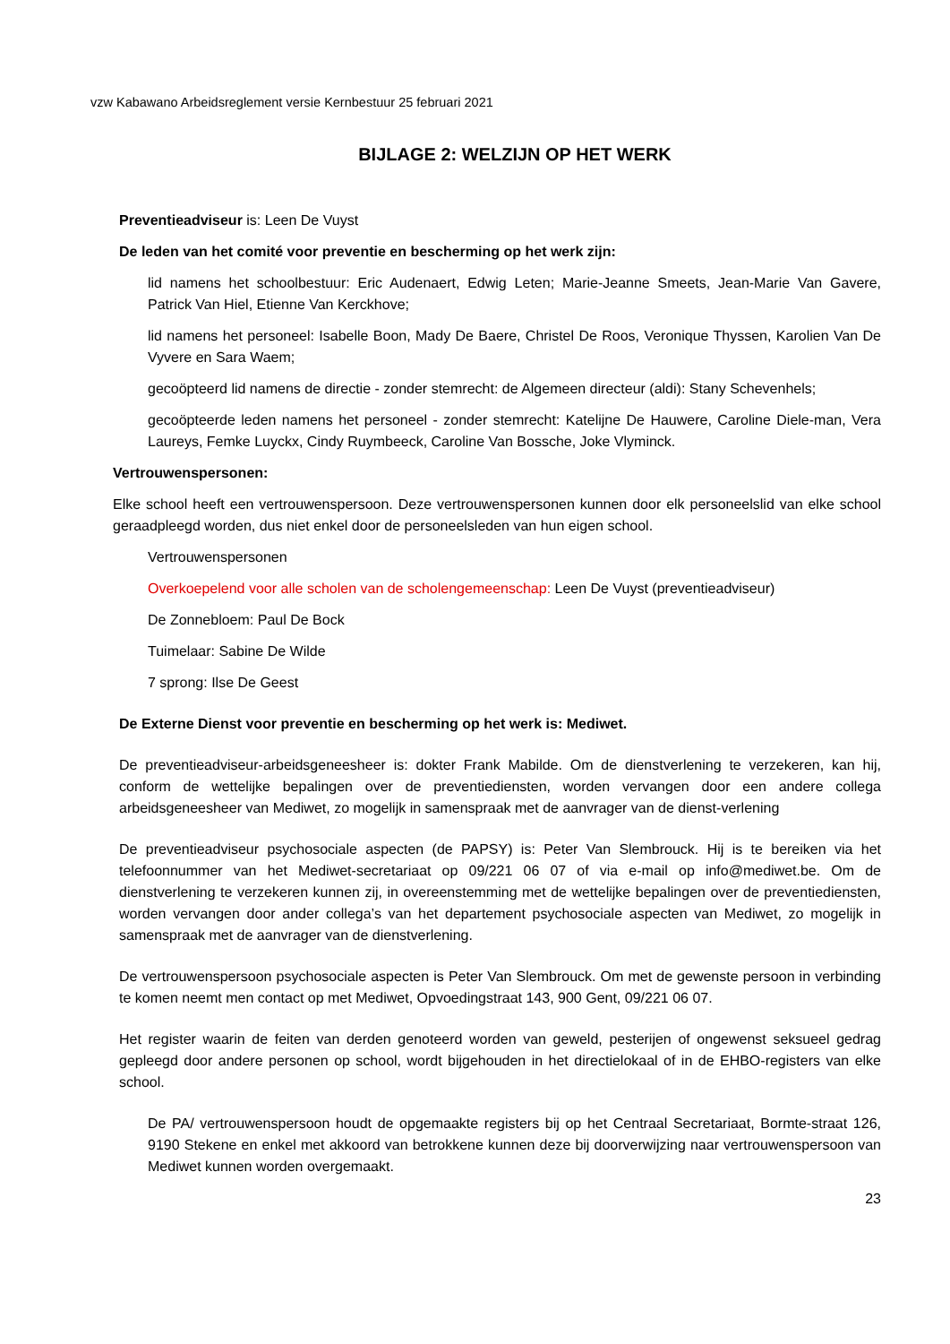vzw Kabawano Arbeidsreglement versie Kernbestuur 25 februari 2021
BIJLAGE 2: WELZIJN OP HET WERK
Preventieadviseur is: Leen De Vuyst
De leden van het comité voor preventie en bescherming op het werk zijn:
lid namens het schoolbestuur: Eric Audenaert, Edwig Leten; Marie-Jeanne Smeets, Jean-Marie Van Gavere, Patrick Van Hiel, Etienne Van Kerckhove;
lid namens het personeel: Isabelle Boon, Mady De Baere, Christel De Roos, Veronique Thyssen, Karolien Van De Vyvere en Sara Waem;
gecoöpteerd lid namens de directie - zonder stemrecht: de Algemeen directeur (aldi): Stany Schevenhels;
gecoöpteerde leden namens het personeel - zonder stemrecht: Katelijne De Hauwere, Caroline Diele-man, Vera Laureys, Femke Luyckx, Cindy Ruymbeeck, Caroline Van Bossche, Joke Vlyminck.
Vertrouwenspersonen:
Elke school heeft een vertrouwenspersoon. Deze vertrouwenspersonen kunnen door elk personeelslid van elke school geraadpleegd worden, dus niet enkel door de personeelsleden van hun eigen school.
Vertrouwenspersonen
Overkoepelend voor alle scholen van de scholengemeenschap: Leen De Vuyst (preventieadviseur)
De Zonnebloem: Paul De Bock
Tuimelaar: Sabine De Wilde
7 sprong: Ilse De Geest
De Externe Dienst voor preventie en bescherming op het werk is: Mediwet.
De preventieadviseur-arbeidsgeneesheer is: dokter Frank Mabilde. Om de dienstverlening te verzekeren, kan hij, conform de wettelijke bepalingen over de preventiediensten, worden vervangen door een andere collega arbeidsgeneesheer van Mediwet, zo mogelijk in samenspraak met de aanvrager van de dienst-verlening
De preventieadviseur psychosociale aspecten (de PAPSY) is: Peter Van Slembrouck. Hij is te bereiken via het telefoonnummer van het Mediwet-secretariaat op 09/221 06 07 of via e-mail op info@mediwet.be. Om de dienstverlening te verzekeren kunnen zij, in overeenstemming met de wettelijke bepalingen over de preventiediensten, worden vervangen door ander collega’s van het departement psychosociale aspecten van Mediwet, zo mogelijk in samenspraak met de aanvrager van de dienstverlening.
De vertrouwenspersoon psychosociale aspecten is Peter Van Slembrouck. Om met de gewenste persoon in verbinding te komen neemt men contact op met Mediwet, Opvoedingstraat 143, 900 Gent, 09/221 06 07.
Het register waarin de feiten van derden genoteerd worden van geweld, pesterijen of ongewenst seksueel gedrag gepleegd door andere personen op school, wordt bijgehouden in het directielokaal of in de EHBO-registers van elke school.
De PA/ vertrouwenspersoon houdt de opgemaakte registers bij op het Centraal Secretariaat, Bormte-straat 126, 9190 Stekene en enkel met akkoord van betrokkene kunnen deze bij doorverwijzing naar vertrouwenspersoon van Mediwet kunnen worden overgemaakt.
23